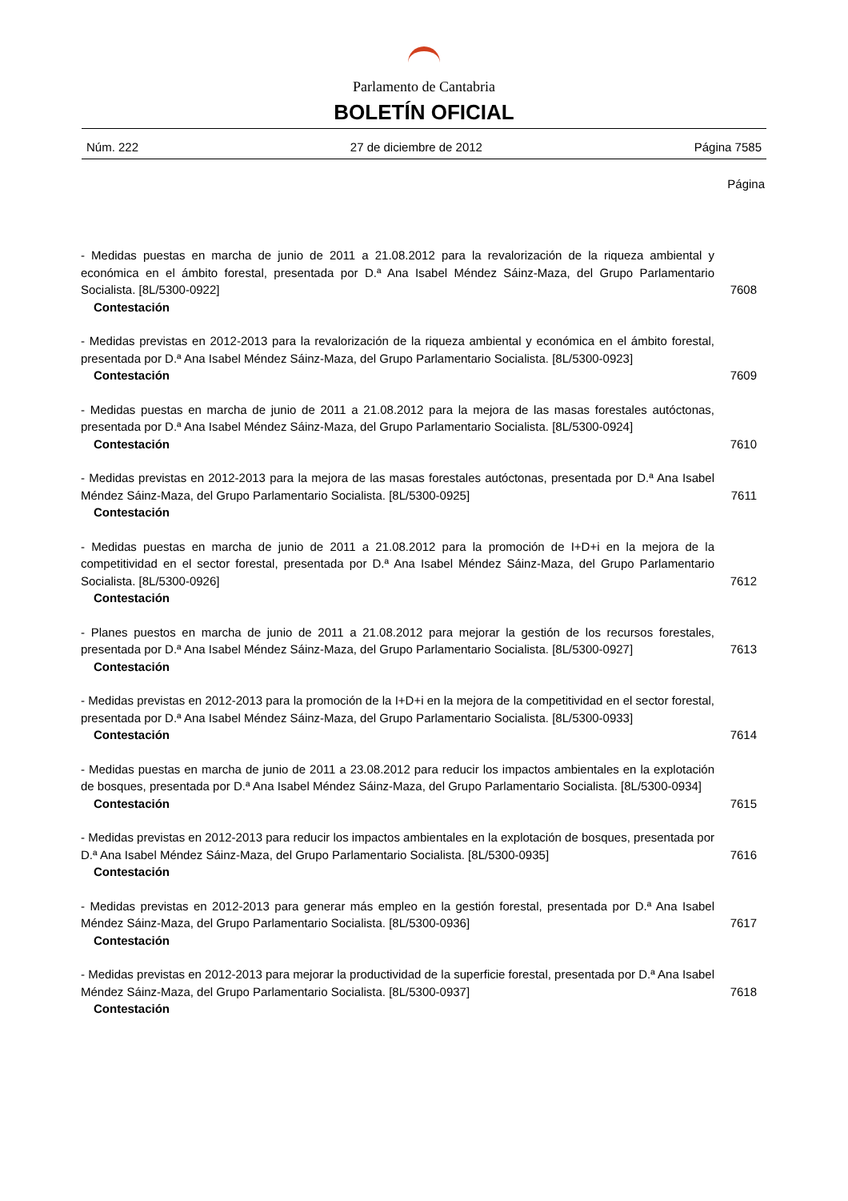Parlamento de Cantabria
BOLETÍN OFICIAL
Núm. 222 27 de diciembre de 2012 Página 7585
Página
- Medidas puestas en marcha de junio de 2011 a 21.08.2012 para la revalorización de la riqueza ambiental y económica en el ámbito forestal, presentada por D.ª Ana Isabel Méndez Sáinz-Maza, del Grupo Parlamentario Socialista. [8L/5300-0922]
Contestación
7608
- Medidas previstas en 2012-2013 para la revalorización de la riqueza ambiental y económica en el ámbito forestal, presentada por D.ª Ana Isabel Méndez Sáinz-Maza, del Grupo Parlamentario Socialista. [8L/5300-0923]
Contestación
7609
- Medidas puestas en marcha de junio de 2011 a 21.08.2012 para la mejora de las masas forestales autóctonas, presentada por D.ª Ana Isabel Méndez Sáinz-Maza, del Grupo Parlamentario Socialista. [8L/5300-0924]
Contestación
7610
- Medidas previstas en 2012-2013 para la mejora de las masas forestales autóctonas, presentada por D.ª Ana Isabel Méndez Sáinz-Maza, del Grupo Parlamentario Socialista. [8L/5300-0925]
Contestación
7611
- Medidas puestas en marcha de junio de 2011 a 21.08.2012 para la promoción de I+D+i en la mejora de la competitividad en el sector forestal, presentada por D.ª Ana Isabel Méndez Sáinz-Maza, del Grupo Parlamentario Socialista. [8L/5300-0926]
Contestación
7612
- Planes puestos en marcha de junio de 2011 a 21.08.2012 para mejorar la gestión de los recursos forestales, presentada por D.ª Ana Isabel Méndez Sáinz-Maza, del Grupo Parlamentario Socialista. [8L/5300-0927]
Contestación
7613
- Medidas previstas en 2012-2013 para la promoción de la I+D+i en la mejora de la competitividad en el sector forestal, presentada por D.ª Ana Isabel Méndez Sáinz-Maza, del Grupo Parlamentario Socialista. [8L/5300-0933]
Contestación
7614
- Medidas puestas en marcha de junio de 2011 a 23.08.2012 para reducir los impactos ambientales en la explotación de bosques, presentada por D.ª Ana Isabel Méndez Sáinz-Maza, del Grupo Parlamentario Socialista. [8L/5300-0934]
Contestación
7615
- Medidas previstas en 2012-2013 para reducir los impactos ambientales en la explotación de bosques, presentada por D.ª Ana Isabel Méndez Sáinz-Maza, del Grupo Parlamentario Socialista. [8L/5300-0935]
Contestación
7616
- Medidas previstas en 2012-2013 para generar más empleo en la gestión forestal, presentada por D.ª Ana Isabel Méndez Sáinz-Maza, del Grupo Parlamentario Socialista. [8L/5300-0936]
Contestación
7617
- Medidas previstas en 2012-2013 para mejorar la productividad de la superficie forestal, presentada por D.ª Ana Isabel Méndez Sáinz-Maza, del Grupo Parlamentario Socialista. [8L/5300-0937]
Contestación
7618